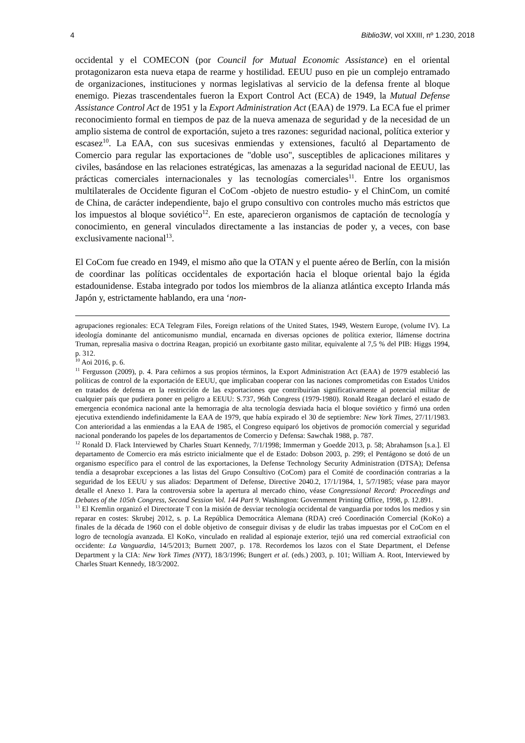4 Biblio3W, vol XXIII, nº 1.230, 2018
occidental y el COMECON (por Council for Mutual Economic Assistance) en el oriental protagonizaron esta nueva etapa de rearme y hostilidad. EEUU puso en pie un complejo entramado de organizaciones, instituciones y normas legislativas al servicio de la defensa frente al bloque enemigo. Piezas trascendentales fueron la Export Control Act (ECA) de 1949, la Mutual Defense Assistance Control Act de 1951 y la Export Administration Act (EAA) de 1979. La ECA fue el primer reconocimiento formal en tiempos de paz de la nueva amenaza de seguridad y de la necesidad de un amplio sistema de control de exportación, sujeto a tres razones: seguridad nacional, política exterior y escasez<sup>10</sup>. La EAA, con sus sucesivas enmiendas y extensiones, facultó al Departamento de Comercio para regular las exportaciones de "doble uso", susceptibles de aplicaciones militares y civiles, basándose en las relaciones estratégicas, las amenazas a la seguridad nacional de EEUU, las prácticas comerciales internacionales y las tecnologías comerciales<sup>11</sup>. Entre los organismos multilaterales de Occidente figuran el CoCom -objeto de nuestro estudio- y el ChinCom, un comité de China, de carácter independiente, bajo el grupo consultivo con controles mucho más estrictos que los impuestos al bloque soviético<sup>12</sup>. En este, aparecieron organismos de captación de tecnología y conocimiento, en general vinculados directamente a las instancias de poder y, a veces, con base exclusivamente nacional<sup>13</sup>.
El CoCom fue creado en 1949, el mismo año que la OTAN y el puente aéreo de Berlín, con la misión de coordinar las políticas occidentales de exportación hacia el bloque oriental bajo la égida estadounidense. Estaba integrado por todos los miembros de la alianza atlántica excepto Irlanda más Japón y, estrictamente hablando, era una ‘non-
agrupaciones regionales: ECA Telegram Files, Foreign relations of the United States, 1949, Western Europe, (volume IV). La ideología dominante del anticomunismo mundial, encarnada en diversas opciones de política exterior, llámense doctrina Truman, represalia masiva o doctrina Reagan, propició un exorbitante gasto militar, equivalente al 7,5 % del PIB: Higgs 1994, p. 312.
<sup>10</sup> Aoi 2016, p. 6.
<sup>11</sup> Fergusson (2009), p. 4. Para ceñirnos a sus propios términos, la Export Administration Act (EAA) de 1979 estableció las políticas de control de la exportación de EEUU, que implicaban cooperar con las naciones comprometidas con Estados Unidos en tratados de defensa en la restricción de las exportaciones que contribuirían significativamente al potencial militar de cualquier país que pudiera poner en peligro a EEUU: S.737, 96th Congress (1979-1980). Ronald Reagan declaró el estado de emergencia económica nacional ante la hemorragia de alta tecnología desviada hacia el bloque soviético y firmó una orden ejecutiva extendiendo indefinidamente la EAA de 1979, que había expirado el 30 de septiembre: New York Times, 27/11/1983. Con anterioridad a las enmiendas a la EAA de 1985, el Congreso equiparó los objetivos de promoción comercial y seguridad nacional ponderando los papeles de los departamentos de Comercio y Defensa: Sawchak 1988, p. 787.
<sup>12</sup> Ronald D. Flack Interviewed by Charles Stuart Kennedy, 7/1/1998; Immerman y Goedde 2013, p. 58; Abrahamson [s.a.]. El departamento de Comercio era más estricto inicialmente que el de Estado: Dobson 2003, p. 299; el Pentágono se dotó de un organismo específico para el control de las exportaciones, la Defense Technology Security Administration (DTSA); Defensa tendía a desaprobar excepciones a las listas del Grupo Consultivo (CoCom) para el Comité de coordinación contrarias a la seguridad de los EEUU y sus aliados: Department of Defense, Directive 2040.2, 17/1/1984, 1, 5/7/1985; véase para mayor detalle el Anexo 1. Para la controversia sobre la apertura al mercado chino, véase Congressional Record: Proceedings and Debates of the 105th Congress, Second Session Vol. 144 Part 9. Washington: Government Printing Office, 1998, p. 12.891.
<sup>13</sup> El Kremlin organizó el Directorate T con la misión de desviar tecnología occidental de vanguardia por todos los medios y sin reparar en costes: Skrubej 2012, s. p. La República Democrática Alemana (RDA) creó Coordinación Comercial (KoKo) a finales de la década de 1960 con el doble objetivo de conseguir divisas y de eludir las trabas impuestas por el CoCom en el logro de tecnología avanzada. El KoKo, vinculado en realidad al espionaje exterior, tejió una red comercial extraoficial con occidente: La Vanguardia, 14/5/2013; Burnett 2007, p. 178. Recordemos los lazos con el State Department, el Defense Department y la CIA: New York Times (NYT), 18/3/1996; Bungert et al. (eds.) 2003, p. 101; William A. Root, Interviewed by Charles Stuart Kennedy, 18/3/2002.